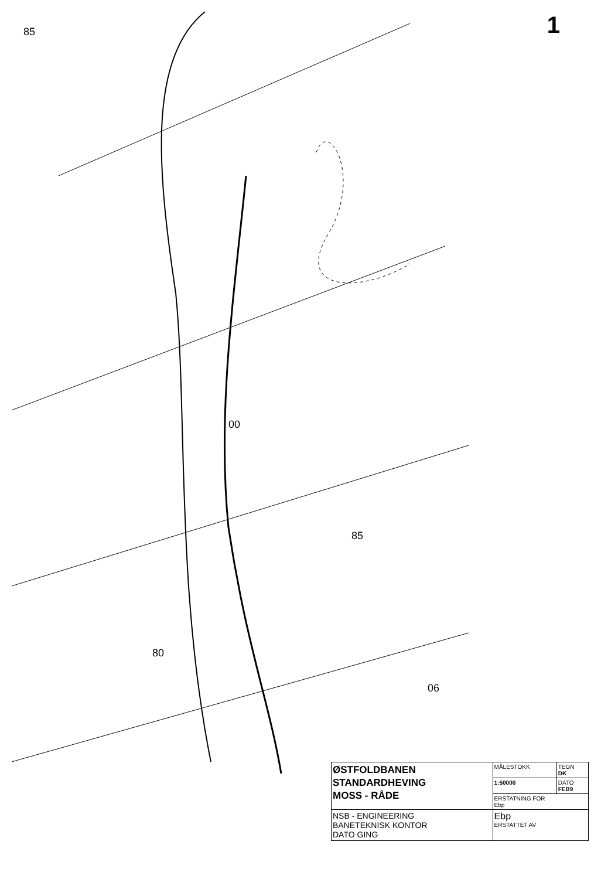85
85
06
80
00
1
| ØSTFOLDBANEN STANDARDHEVING MOSS - RÅDE | MÅLESTOKK | TEGN DK |
| | 1:50000 | DATO FEB9 |
| | ERSTATNING FOR Ebp | |
| NSB - ENGINEERING BANETEKNISK KONTOR DATO GING | Ebp ERSTATTET AV | |